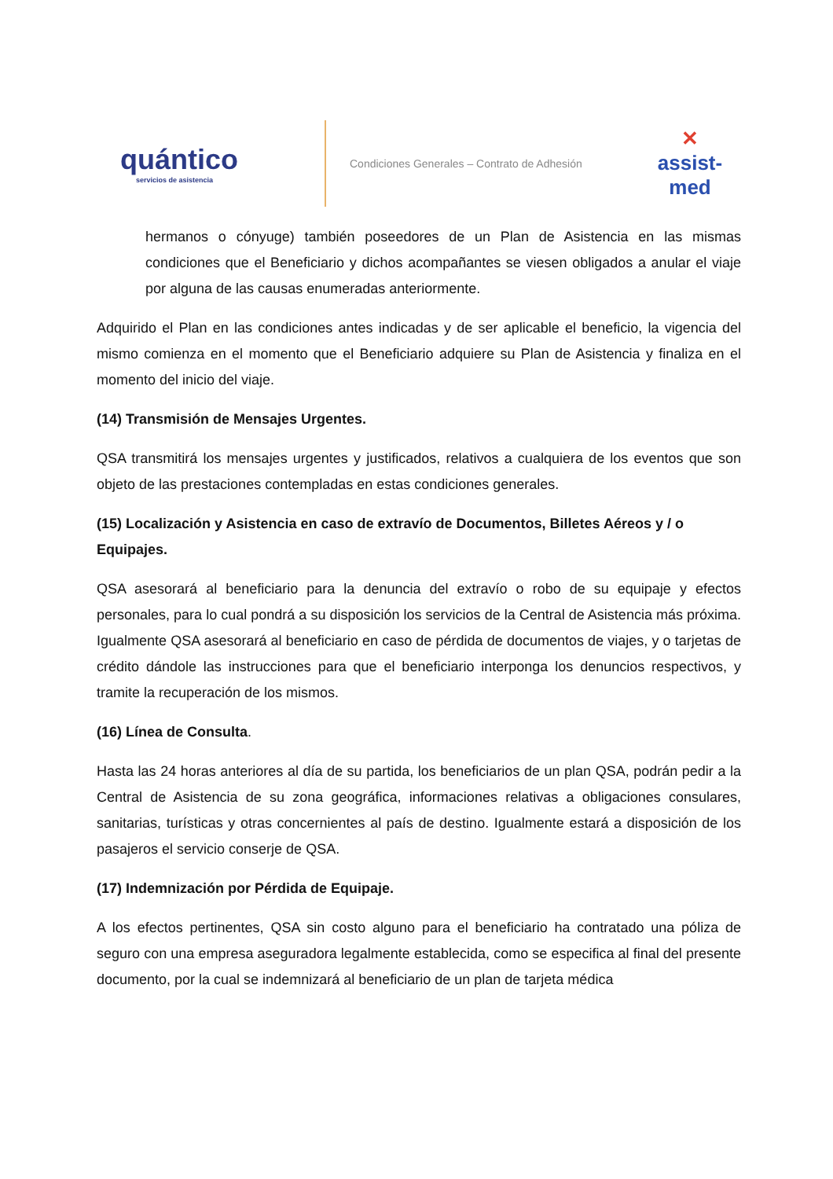quántico
servicios de asistencia
Condiciones Generales – Contrato de Adhesión
✕
assist-med
hermanos o cónyuge) también poseedores de un Plan de Asistencia en las mismas condiciones que el Beneficiario y dichos acompañantes se viesen obligados a anular el viaje por alguna de las causas enumeradas anteriormente.
Adquirido el Plan en las condiciones antes indicadas y de ser aplicable el beneficio, la vigencia del mismo comienza en el momento que el Beneficiario adquiere su Plan de Asistencia y finaliza en el momento del inicio del viaje.
(14) Transmisión de Mensajes Urgentes.
QSA transmitirá los mensajes urgentes y justificados, relativos a cualquiera de los eventos que son objeto de las prestaciones contempladas en estas condiciones generales.
(15) Localización y Asistencia en caso de extravío de Documentos, Billetes Aéreos y / o Equipajes.
QSA asesorará al beneficiario para la denuncia del extravío o robo de su equipaje y efectos personales, para lo cual pondrá a su disposición los servicios de la Central de Asistencia más próxima. Igualmente QSA asesorará al beneficiario en caso de pérdida de documentos de viajes, y o tarjetas de crédito dándole las instrucciones para que el beneficiario interponga los denuncios respectivos, y tramite la recuperación de los mismos.
(16) Línea de Consulta.
Hasta las 24 horas anteriores al día de su partida, los beneficiarios de un plan QSA, podrán pedir a la Central de Asistencia de su zona geográfica, informaciones relativas a obligaciones consulares, sanitarias, turísticas y otras concernientes al país de destino. Igualmente estará a disposición de los pasajeros el servicio conserje de QSA.
(17) Indemnización por Pérdida de Equipaje.
A los efectos pertinentes, QSA sin costo alguno para el beneficiario ha contratado una póliza de seguro con una empresa aseguradora legalmente establecida, como se especifica al final del presente documento, por la cual se indemnizará al beneficiario de un plan de tarjeta médica